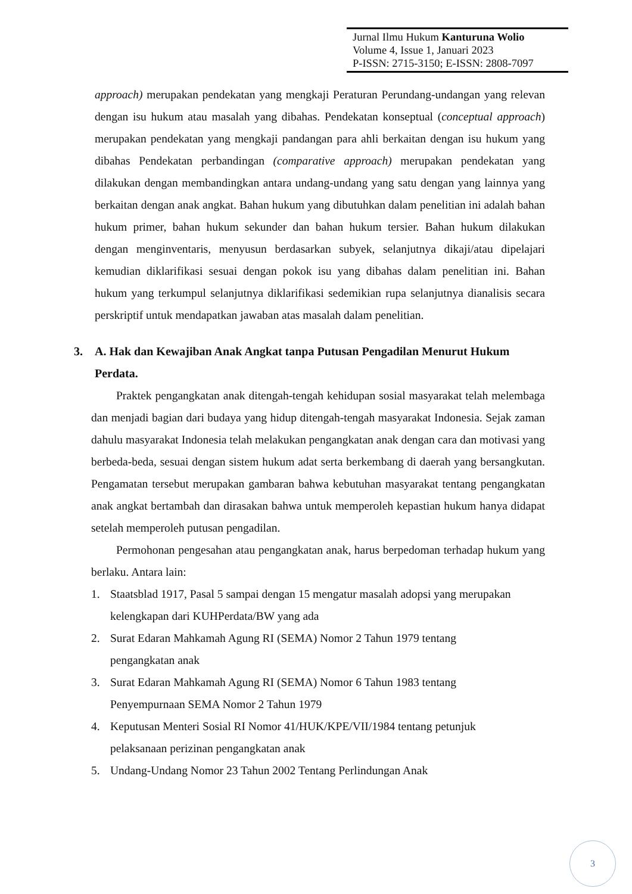Jurnal Ilmu Hukum Kanturuna Wolio
Volume 4, Issue 1, Januari 2023
P-ISSN: 2715-3150; E-ISSN: 2808-7097
approach) merupakan pendekatan yang mengkaji Peraturan Perundang-undangan yang relevan dengan isu hukum atau masalah yang dibahas. Pendekatan konseptual (conceptual approach) merupakan pendekatan yang mengkaji pandangan para ahli berkaitan dengan isu hukum yang dibahas Pendekatan perbandingan (comparative approach) merupakan pendekatan yang dilakukan dengan membandingkan antara undang-undang yang satu dengan yang lainnya yang berkaitan dengan anak angkat. Bahan hukum yang dibutuhkan dalam penelitian ini adalah bahan hukum primer, bahan hukum sekunder dan bahan hukum tersier. Bahan hukum dilakukan dengan menginventaris, menyusun berdasarkan subyek, selanjutnya dikaji/atau dipelajari kemudian diklarifikasi sesuai dengan pokok isu yang dibahas dalam penelitian ini. Bahan hukum yang terkumpul selanjutnya diklarifikasi sedemikian rupa selanjutnya dianalisis secara perskriptif untuk mendapatkan jawaban atas masalah dalam penelitian.
3. A. Hak dan Kewajiban Anak Angkat tanpa Putusan Pengadilan Menurut Hukum Perdata.
Praktek pengangkatan anak ditengah-tengah kehidupan sosial masyarakat telah melembaga dan menjadi bagian dari budaya yang hidup ditengah-tengah masyarakat Indonesia. Sejak zaman dahulu masyarakat Indonesia telah melakukan pengangkatan anak dengan cara dan motivasi yang berbeda-beda, sesuai dengan sistem hukum adat serta berkembang di daerah yang bersangkutan. Pengamatan tersebut merupakan gambaran bahwa kebutuhan masyarakat tentang pengangkatan anak angkat bertambah dan dirasakan bahwa untuk memperoleh kepastian hukum hanya didapat setelah memperoleh putusan pengadilan.
Permohonan pengesahan atau pengangkatan anak, harus berpedoman terhadap hukum yang berlaku. Antara lain:
1. Staatsblad 1917, Pasal 5 sampai dengan 15 mengatur masalah adopsi yang merupakan kelengkapan dari KUHPerdata/BW yang ada
2. Surat Edaran Mahkamah Agung RI (SEMA) Nomor 2 Tahun 1979 tentang pengangkatan anak
3. Surat Edaran Mahkamah Agung RI (SEMA) Nomor 6 Tahun 1983 tentang Penyempurnaan SEMA Nomor 2 Tahun 1979
4. Keputusan Menteri Sosial RI Nomor 41/HUK/KPE/VII/1984 tentang petunjuk pelaksanaan perizinan pengangkatan anak
5. Undang-Undang Nomor 23 Tahun 2002 Tentang Perlindungan Anak
3